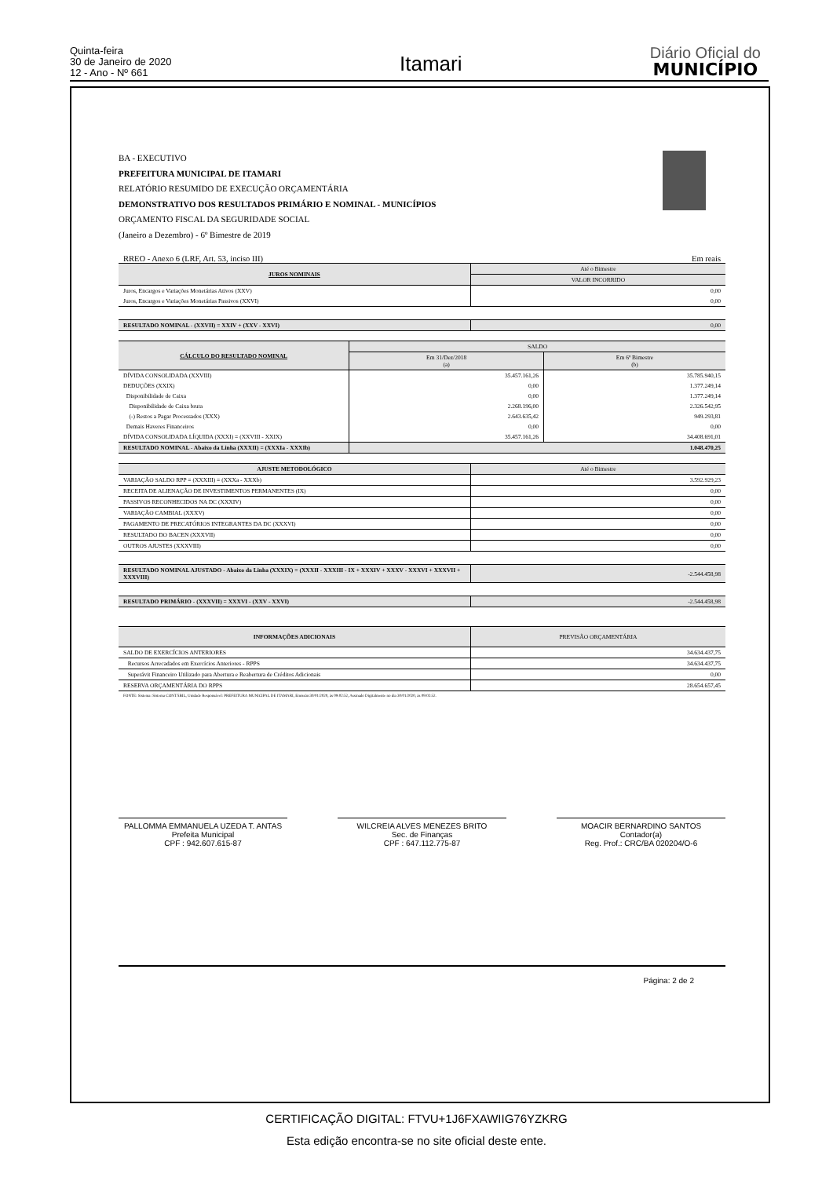Quinta-feira
30 de Janeiro de 2020
12 - Ano - Nº 661
Itamari
Diário Oficial do
MUNICÍPIO
BA - EXECUTIVO
PREFEITURA MUNICIPAL DE ITAMARI
RELATÓRIO RESUMIDO DE EXECUÇÃO ORÇAMENTÁRIA
DEMONSTRATIVO DOS RESULTADOS PRIMÁRIO E NOMINAL - MUNICÍPIOS
ORÇAMENTO FISCAL DA SEGURIDADE SOCIAL
(Janeiro a Dezembro) - 6º Bimestre de 2019
RREO - Anexo 6 (LRF, Art. 53, inciso III) Em reais
| JUROS NOMINAIS | Até o Bimestre |
| --- | --- |
| | VALOR INCORRIDO |
| Juros, Encargos e Variações Monetárias Ativos (XXV) | 0,00 |
| Juros, Encargos e Variações Monetárias Passivos (XXVI) | 0,00 |
| RESULTADO NOMINAL - (XXVII) = XXIV + (XXV - XXVI) | 0,00 |
| CÁLCULO DO RESULTADO NOMINAL | SALDO | |
| --- | --- | --- |
| | Em 31/Dez/2018 (a) | Em 6º Bimestre (b) |
| DÍVIDA CONSOLIDADA (XXVIII) | 35.457.161,26 | 35.785.940,15 |
| DEDUÇÕES (XXIX) | 0,00 | 1.377.249,14 |
| Disponibilidade de Caixa | 0,00 | 1.377.249,14 |
| Disponibilidade de Caixa bruta | 2.268.196,00 | 2.326.542,95 |
| (-) Restos a Pagar Processados (XXX) | 2.643.635,42 | 949.293,81 |
| Demais Haveres Financeiros | 0,00 | 0,00 |
| DÍVIDA CONSOLIDADA LÍQUIDA (XXXI) = (XXVIII - XXIX) | 35.457.161,26 | 34.408.691,01 |
| RESULTADO NOMINAL - Abaixo da Linha (XXXII) = (XXXIa - XXXIb) | 1.048.470,25 | |
| AJUSTE METODOLÓGICO | Até o Bimestre |
| --- | --- |
| VARIAÇÃO SALDO RPP = (XXXIII) = (XXXa - XXXb) | 3.592.929,23 |
| RECEITA DE ALIENAÇÃO DE INVESTIMENTOS PERMANENTES (IX) | 0,00 |
| PASSIVOS RECONHECIDOS NA DC (XXXIV) | 0,00 |
| VARIAÇÃO CAMBIAL (XXXV) | 0,00 |
| PAGAMENTO DE PRECATÓRIOS INTEGRANTES DA DC (XXXVI) | 0,00 |
| RESULTADO DO BACEN (XXXVII) | 0,00 |
| OUTROS AJUSTES (XXXVIII) | 0,00 |
| RESULTADO NOMINAL AJUSTADO - Abaixo da Linha (XXXIX) = (XXXII - XXXIII - IX + XXXIV + XXXV - XXXVI + XXXVII + XXXVIII) | -2.544.458,98 |
| RESULTADO PRIMÁRIO - (XXXVII) = XXXVI - (XXV - XXVI) | -2.544.458,98 |
| INFORMAÇÕES ADICIONAIS | PREVISÃO ORÇAMENTÁRIA |
| --- | --- |
| SALDO DE EXERCÍCIOS ANTERIORES | 34.634.437,75 |
| Recursos Arrecadados em Exercícios Anteriores - RPPS | 34.634.437,75 |
| Superávit Financeiro Utilizado para Abertura e Reabertura de Créditos Adicionais | 0,00 |
| RESERVA ORÇAMENTÁRIA DO RPPS | 28.654.657,45 |
FONTE: Sistema: Sistema CONTÁBIL, Unidade Responsável: PREFEITURA MUNICIPAL DE ITAMARI, Emissão:30/01/2020, às 09:02:52, Assinado Digitalmente no dia 30/01/2020, às 09:02:52.
PALLOMMA EMMANUELA UZEDA T. ANTAS
Prefeita Municipal
CPF : 942.607.615-87
WILCREIA ALVES MENEZES BRITO
Sec. de Finanças
CPF : 647.112.775-87
MOACIR BERNARDINO SANTOS
Contador(a)
Reg. Prof.: CRC/BA 020204/O-6
Página: 2 de 2
CERTIFICAÇÃO DIGITAL: FTVU+1J6FXAWIIG76YZKRG
Esta edição encontra-se no site oficial deste ente.